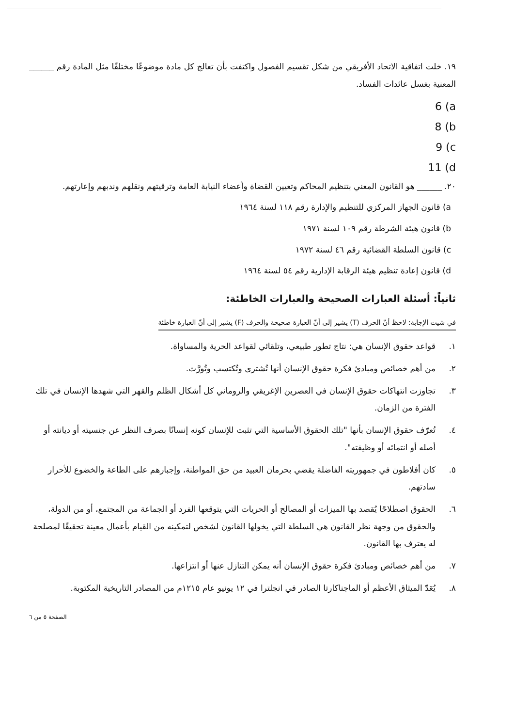١٩. خلت اتفاقية الاتحاد الأفريقي من شكل تقسيم الفصول واكتفت بأن تعالج كل مادة موضوعًا مختلفًا مثل المادة رقم ______ المعنية بغسل عائدات الفساد.
6 (a
8 (b
9 (c
11 (d
٢٠. ______ هو القانون المعني بتنظيم المحاكم وتعيين القضاة وأعضاء النيابة العامة وترقيتهم ونقلهم وندبهم وإعارتهم.
a) قانون الجهاز المركزي للتنظيم والإدارة رقم ١١٨ لسنة ١٩٦٤
b) قانون هيئة الشرطة رقم ١٠٩ لسنة ١٩٧١
c) قانون السلطة القضائية رقم ٤٦ لسنة ١٩٧٢
d) قانون إعادة تنظيم هيئة الرقابة الإدارية رقم ٥٤ لسنة ١٩٦٤
ثانياً: أسئلة العبارات الصحيحة والعبارات الخاطئة:
في شيت الإجابة: لاحظ أنّ الحرف (T) يشير إلى أنّ العبارة صحيحة والحرف (F) يشير إلى أنّ العبارة خاطئة
١. قواعد حقوق الإنسان هي: نتاج تطور طبيعي، وتلقائي لقواعد الحرية والمساواة.
٢. من أهم خصائص ومبادئ فكرة حقوق الإنسان أنها تُشترى وتُكتسب وتُورَّث.
٣. تجاوزت انتهاكات حقوق الإنسان في العصرين الإغريقي والروماني كل أشكال الظلم والقهر التي شهدها الإنسان في تلك الفترة من الزمان.
٤. تُعرّف حقوق الإنسان بأنها "تلك الحقوق الأساسية التي تثبت للإنسان كونه إنسانًا بصرف النظر عن جنسيته أو ديانته أو أصله أو انتمائه أو وظيفته".
٥. كان أفلاطون في جمهوريته الفاضلة يقضي بحرمان العبيد من حق المواطنة، وإجبارهم على الطاعة والخضوع للأحرار سادتهم.
٦. الحقوق اصطلاحًا يُقصد بها الميزات أو المصالح أو الحريات التي يتوقعها الفرد أو الجماعة من المجتمع، أو من الدولة، والحقوق من وجهة نظر القانون هي السلطة التي يخولها القانون لشخص لتمكينه من القيام بأعمال معينة تحقيقًا لمصلحة له يعترف بها القانون.
٧. من أهم خصائص ومبادئ فكرة حقوق الإنسان أنه يمكن التنازل عنها أو انتزاعها.
٨. يُعَدّ الميثاق الأعظم أو الماجناكارتا الصادر في انجلترا في ١٢ يونيو عام ١٢١٥م من المصادر التاريخية المكتوبة.
الصفحة ٥ من ٦